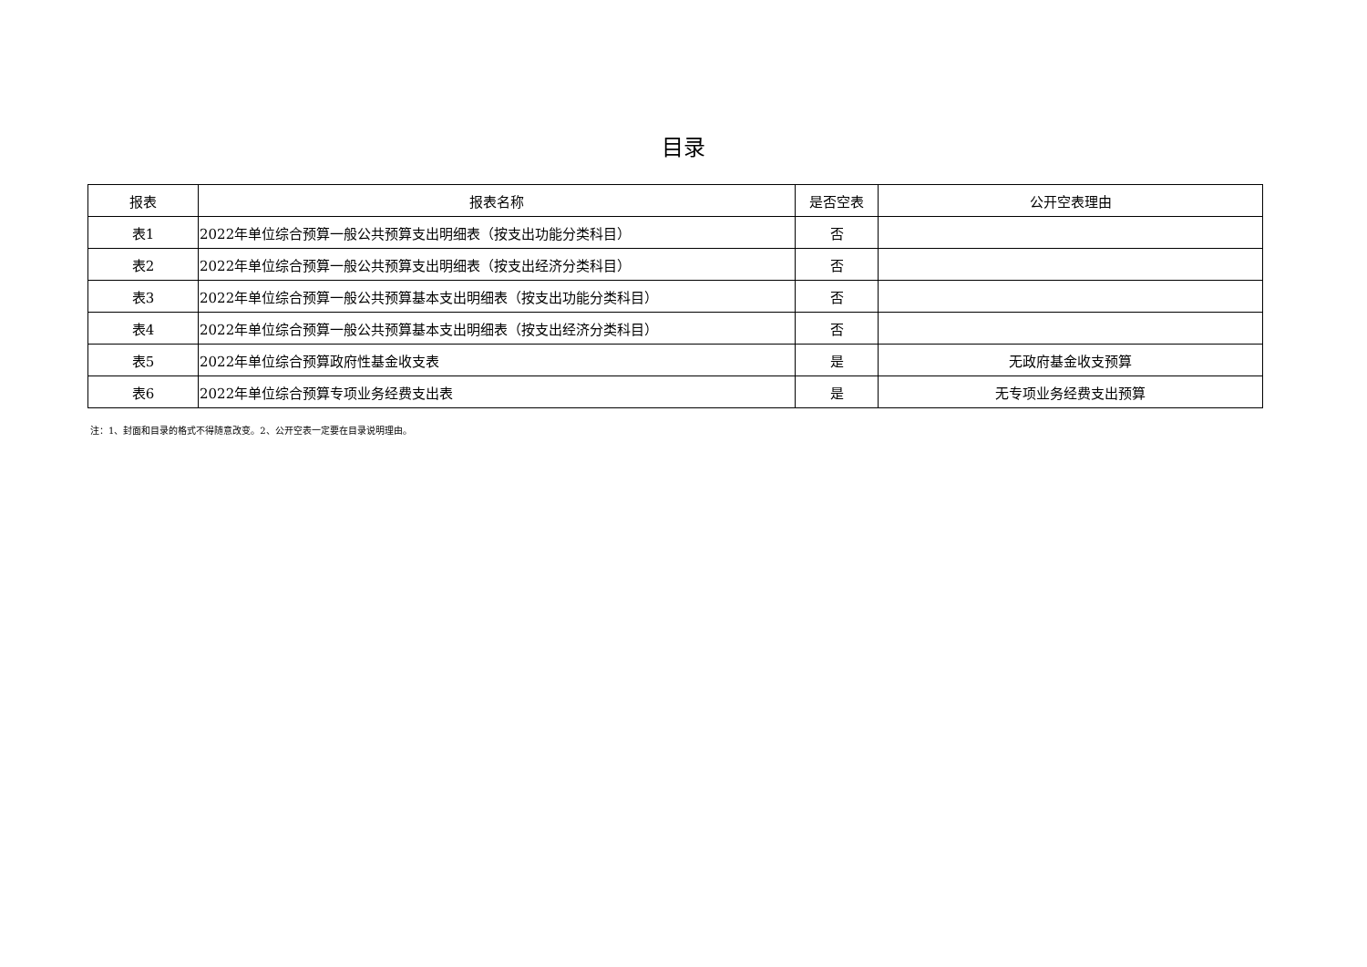目录
| 报表 | 报表名称 | 是否空表 | 公开空表理由 |
| --- | --- | --- | --- |
| 表1 | 2022年单位综合预算一般公共预算支出明细表（按支出功能分类科目） | 否 | |
| 表2 | 2022年单位综合预算一般公共预算支出明细表（按支出经济分类科目） | 否 | |
| 表3 | 2022年单位综合预算一般公共预算基本支出明细表（按支出功能分类科目） | 否 | |
| 表4 | 2022年单位综合预算一般公共预算基本支出明细表（按支出经济分类科目） | 否 | |
| 表5 | 2022年单位综合预算政府性基金收支表 | 是 | 无政府基金收支预算 |
| 表6 | 2022年单位综合预算专项业务经费支出表 | 是 | 无专项业务经费支出预算 |
注：1、封面和目录的格式不得随意改变。2、公开空表一定要在目录说明理由。